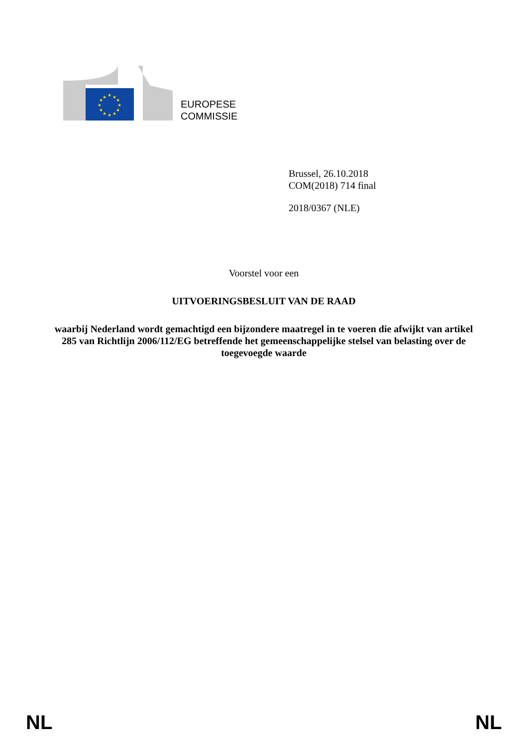★
★
★
★
★
★
★
★
★
★
★
★
EUROPESE
COMMISSIE
Brussel, 26.10.2018
COM(2018) 714 final
2018/0367 (NLE)
Voorstel voor een
UITVOERINGSBESLUIT VAN DE RAAD
waarbij Nederland wordt gemachtigd een bijzondere maatregel in te voeren die afwijkt van artikel 285 van Richtlijn 2006/112/EG betreffende het gemeenschappelijke stelsel van belasting over de toegevoegde waarde
NL NL